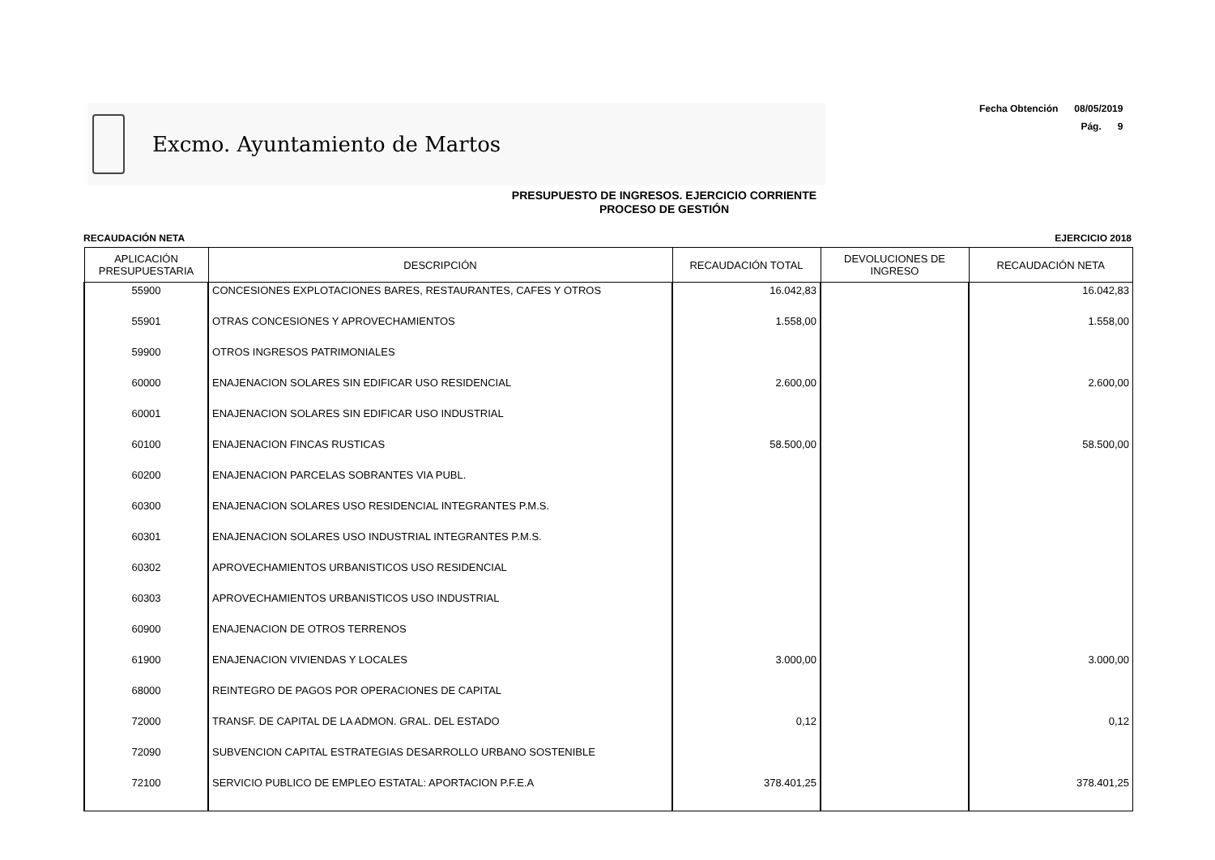Excmo. Ayuntamiento de Martos
Fecha Obtención 08/05/2019
Pág. 9
PRESUPUESTO DE INGRESOS. EJERCICIO CORRIENTE
PROCESO DE GESTIÓN
RECAUDACIÓN NETA EJERCICIO 2018
| APLICACIÓN PRESUPUESTARIA | DESCRIPCIÓN | RECAUDACIÓN TOTAL | DEVOLUCIONES DE INGRESO | RECAUDACIÓN NETA |
| --- | --- | --- | --- | --- |
| 55900 | CONCESIONES EXPLOTACIONES BARES, RESTAURANTES, CAFES Y OTROS | 16.042,83 | | 16.042,83 |
| 55901 | OTRAS CONCESIONES Y APROVECHAMIENTOS | 1.558,00 | | 1.558,00 |
| 59900 | OTROS INGRESOS PATRIMONIALES | | | |
| 60000 | ENAJENACION SOLARES SIN EDIFICAR USO RESIDENCIAL | 2.600,00 | | 2.600,00 |
| 60001 | ENAJENACION SOLARES SIN EDIFICAR USO INDUSTRIAL | | | |
| 60100 | ENAJENACION FINCAS RUSTICAS | 58.500,00 | | 58.500,00 |
| 60200 | ENAJENACION PARCELAS SOBRANTES VIA PUBL. | | | |
| 60300 | ENAJENACION SOLARES USO RESIDENCIAL INTEGRANTES P.M.S. | | | |
| 60301 | ENAJENACION SOLARES USO INDUSTRIAL INTEGRANTES P.M.S. | | | |
| 60302 | APROVECHAMIENTOS URBANISTICOS USO RESIDENCIAL | | | |
| 60303 | APROVECHAMIENTOS URBANISTICOS USO INDUSTRIAL | | | |
| 60900 | ENAJENACION DE OTROS TERRENOS | | | |
| 61900 | ENAJENACION VIVIENDAS Y LOCALES | 3.000,00 | | 3.000,00 |
| 68000 | REINTEGRO DE PAGOS POR OPERACIONES DE CAPITAL | | | |
| 72000 | TRANSF. DE CAPITAL DE LA ADMON. GRAL. DEL ESTADO | 0,12 | | 0,12 |
| 72090 | SUBVENCION CAPITAL ESTRATEGIAS DESARROLLO URBANO SOSTENIBLE | | | |
| 72100 | SERVICIO PUBLICO DE EMPLEO ESTATAL: APORTACION P.F.E.A | 378.401,25 | | 378.401,25 |